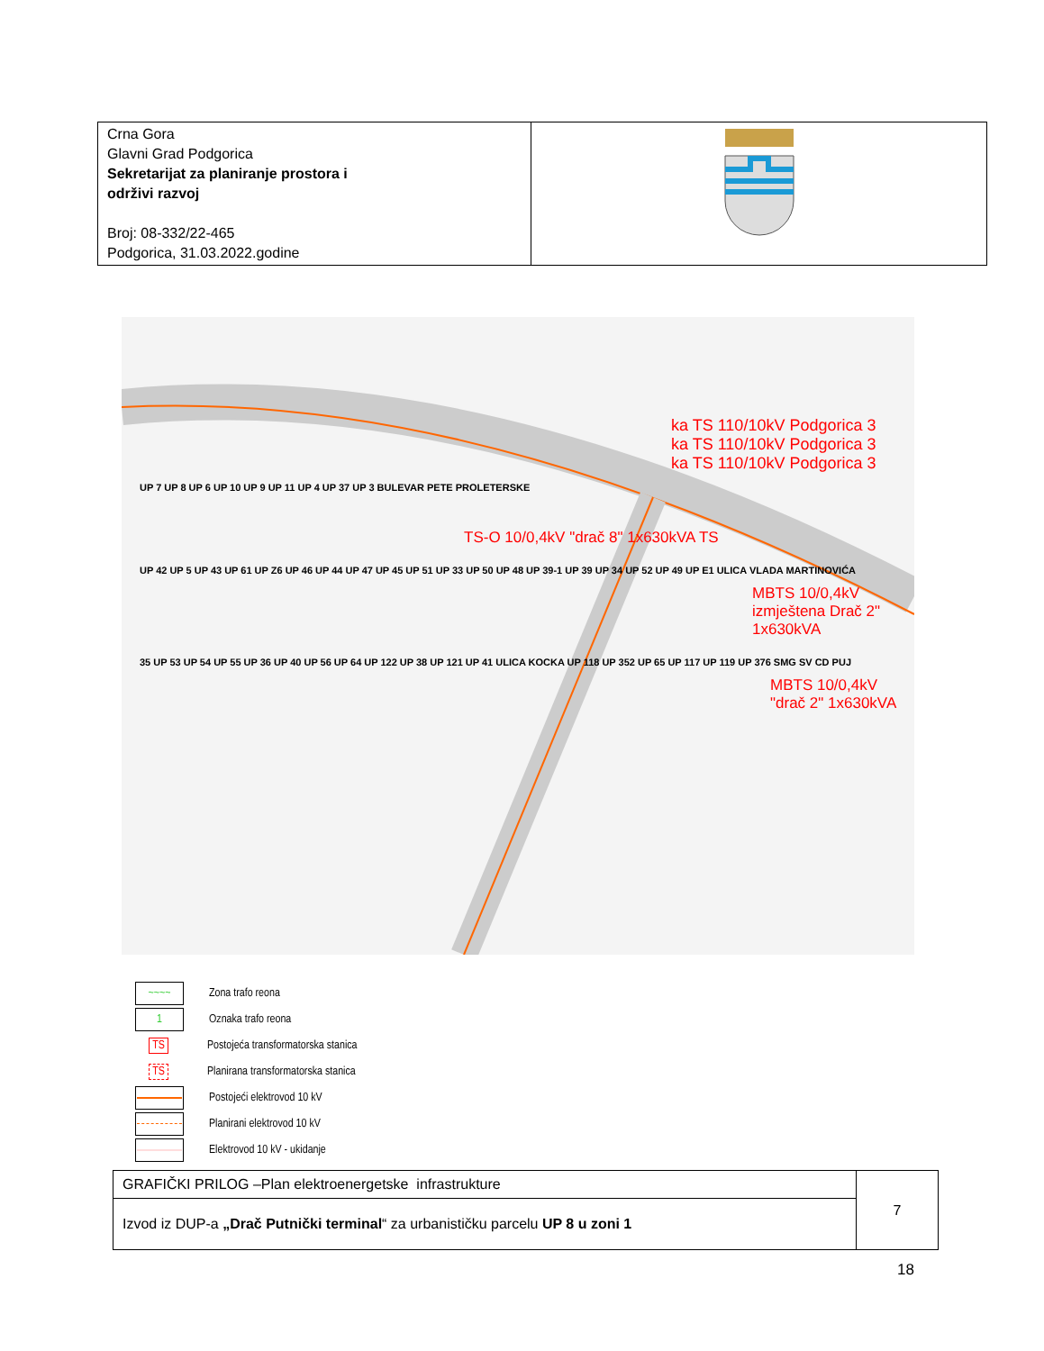| Crna Gora Glavni Grad Podgorica Sekretarijat za planiranje prostora i održivi razvoj Broj: 08-332/22-465 Podgorica, 31.03.2022.godine | |
ka TS 110/10kV Podgorica 3
ka TS 110/10kV Podgorica 3
ka TS 110/10kV Podgorica 3
UP 7 UP 8 UP 6 UP 10 UP 9 UP 11 UP 4 UP 37 UP 3 BULEVAR PETE PROLETERSKE
TS-O 10/0,4kV "drač 8" 1x630kVA TS
UP 42 UP 5 UP 43 UP 61 UP Z6 UP 46 UP 44 UP 47 UP 45 UP 51 UP 33 UP 50 UP 48 UP 39-1 UP 39 UP 34 UP 52 UP 49 UP E1 ULICA VLADA MARTINOVIĆA
MBTS 10/0,4kV izmještena Drač 2" 1x630kVA
35 UP 53 UP 54 UP 55 UP 36 UP 40 UP 56 UP 64 UP 122 UP 38 UP 121 UP 41 ULICA KOCKA UP 118 UP 352 UP 65 UP 117 UP 119 UP 376 SMG SV CD PUJ
MBTS 10/0,4kV "drač 2" 1x630kVA
~~~~ Zona trafo reona
1 Oznaka trafo reona
TS Postojeća transformatorska stanica
TS Planirana transformatorska stanica
Postojeći elektrovod 10 kV
Planirani elektrovod 10 kV
Elektrovod 10 kV - ukidanje
| GRAFIČKI PRILOG –Plan elektroenergetske infrastrukture | 7 |
| Izvod iz DUP-a „Drač Putnički terminal “ za urbanističku parcelu UP 8 u zoni 1 | |
18